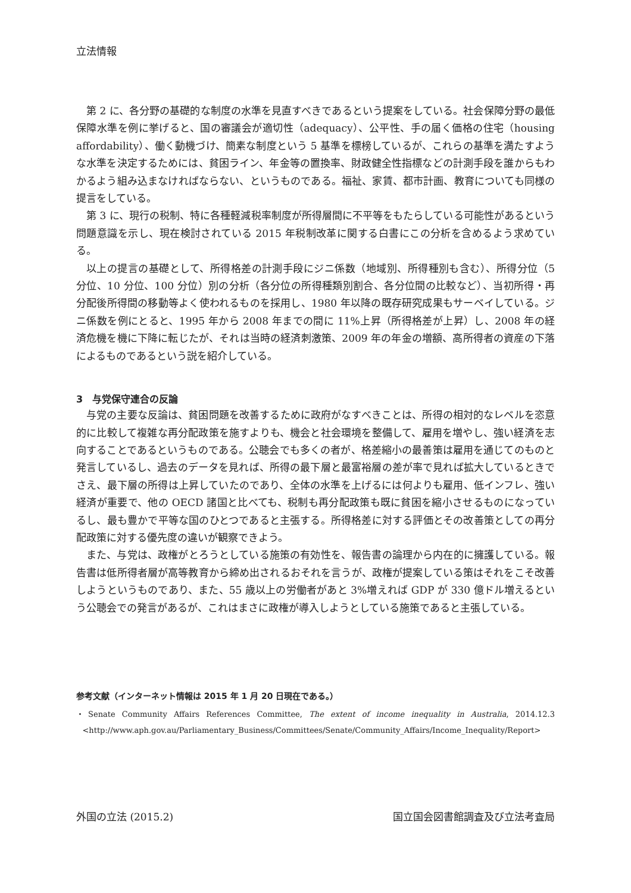立法情報
第 2 に、各分野の基礎的な制度の水準を見直すべきであるという提案をしている。社会保障分野の最低保障水準を例に挙げると、国の審議会が適切性（adequacy）、公平性、手の届く価格の住宅（housing affordability）、働く動機づけ、簡素な制度という 5 基準を標榜しているが、これらの基準を満たすような水準を決定するためには、貧困ライン、年金等の置換率、財政健全性指標などの計測手段を誰からもわかるよう組み込まなければならない、というものである。福祉、家賃、都市計画、教育についても同様の提言をしている。
第 3 に、現行の税制、特に各種軽減税率制度が所得層間に不平等をもたらしている可能性があるという問題意識を示し、現在検討されている 2015 年税制改革に関する白書にこの分析を含めるよう求めている。
以上の提言の基礎として、所得格差の計測手段にジニ係数（地域別、所得種別も含む）、所得分位（5 分位、10 分位、100 分位）別の分析（各分位の所得種類別割合、各分位間の比較など）、当初所得・再分配後所得間の移動等よく使われるものを採用し、1980 年以降の既存研究成果もサーベイしている。ジニ係数を例にとると、1995 年から 2008 年までの間に 11%上昇（所得格差が上昇）し、2008 年の経済危機を機に下降に転じたが、それは当時の経済刺激策、2009 年の年金の増額、高所得者の資産の下落によるものであるという説を紹介している。
3　与党保守連合の反論
与党の主要な反論は、貧困問題を改善するために政府がなすべきことは、所得の相対的なレベルを恣意的に比較して複雑な再分配政策を施すよりも、機会と社会環境を整備して、雇用を増やし、強い経済を志向することであるというものである。公聴会でも多くの者が、格差縮小の最善策は雇用を通じてのものと発言しているし、過去のデータを見れば、所得の最下層と最富裕層の差が率で見れば拡大しているときでさえ、最下層の所得は上昇していたのであり、全体の水準を上げるには何よりも雇用、低インフレ、強い経済が重要で、他の OECD 諸国と比べても、税制も再分配政策も既に貧困を縮小させるものになっているし、最も豊かで平等な国のひとつであると主張する。所得格差に対する評価とその改善策としての再分配政策に対する優先度の違いが観察できよう。
また、与党は、政権がとろうとしている施策の有効性を、報告書の論理から内在的に擁護している。報告書は低所得者層が高等教育から締め出されるおそれを言うが、政権が提案している策はそれをこそ改善しようというものであり、また、55 歳以上の労働者があと 3%増えれば GDP が 330 億ドル増えるという公聴会での発言があるが、これはまさに政権が導入しようとしている施策であると主張している。
参考文献（インターネット情報は 2015 年 1 月 20 日現在である。）
・Senate Community Affairs References Committee, The extent of income inequality in Australia, 2014.12.3 <http://www.aph.gov.au/Parliamentary_Business/Committees/Senate/Community_Affairs/Income_Inequality/Report>
外国の立法 (2015.2) 国立国会図書館調査及び立法考査局